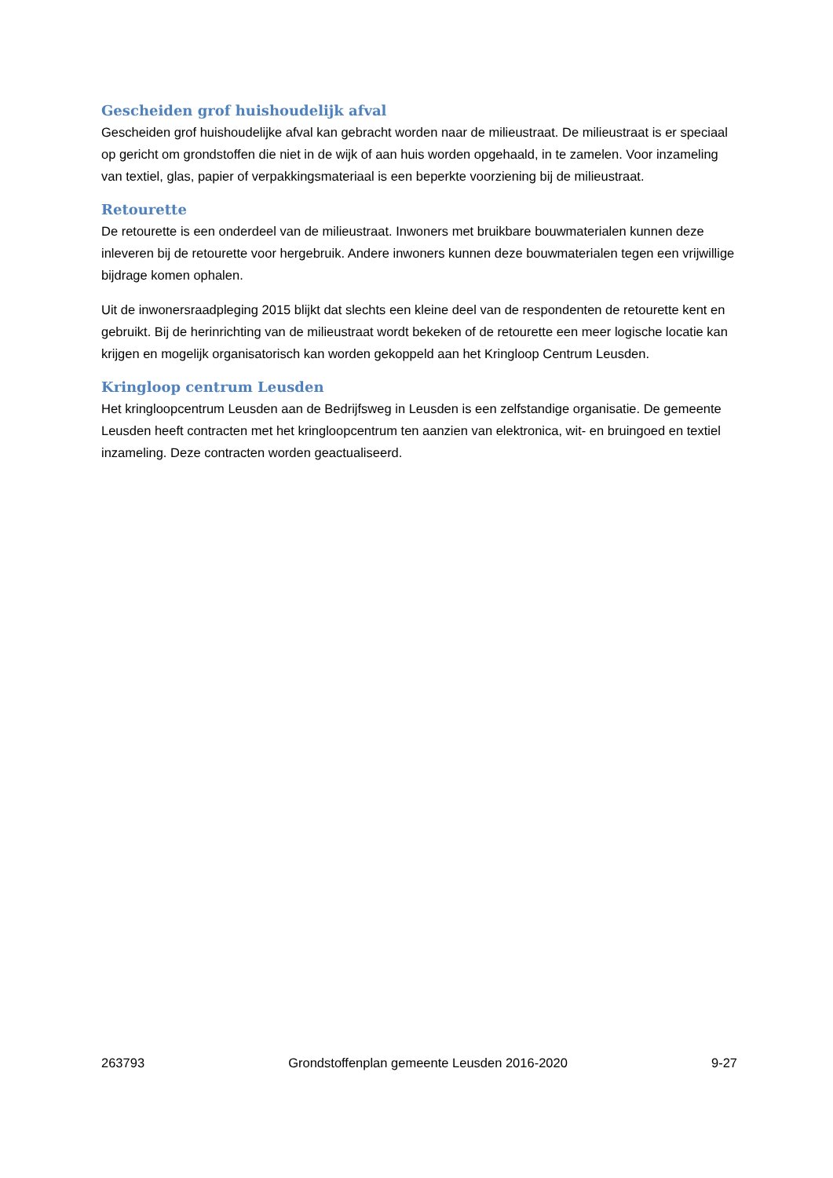Gescheiden grof huishoudelijk afval
Gescheiden grof huishoudelijke afval kan gebracht worden naar de milieustraat. De milieustraat is er speciaal op gericht om grondstoffen die niet in de wijk of aan huis worden opgehaald, in te zamelen. Voor inzameling van textiel, glas, papier of verpakkingsmateriaal is een beperkte voorziening bij de milieustraat.
Retourette
De retourette is een onderdeel van de milieustraat. Inwoners met bruikbare bouwmaterialen kunnen deze inleveren bij de retourette voor hergebruik. Andere inwoners kunnen deze bouwmaterialen tegen een vrijwillige bijdrage komen ophalen.
Uit de inwonersraadpleging 2015 blijkt dat slechts een kleine deel van de respondenten de retourette kent en gebruikt. Bij de herinrichting van de milieustraat wordt bekeken of de retourette een meer logische locatie kan krijgen en mogelijk organisatorisch kan worden gekoppeld aan het Kringloop Centrum Leusden.
Kringloop centrum Leusden
Het kringloopcentrum Leusden aan de Bedrijfsweg in Leusden is een zelfstandige organisatie. De gemeente Leusden heeft contracten met het kringloopcentrum ten aanzien van elektronica, wit- en bruingoed en textiel inzameling. Deze contracten worden geactualiseerd.
263793 Grondstoffenplan gemeente Leusden 2016-2020 9-27